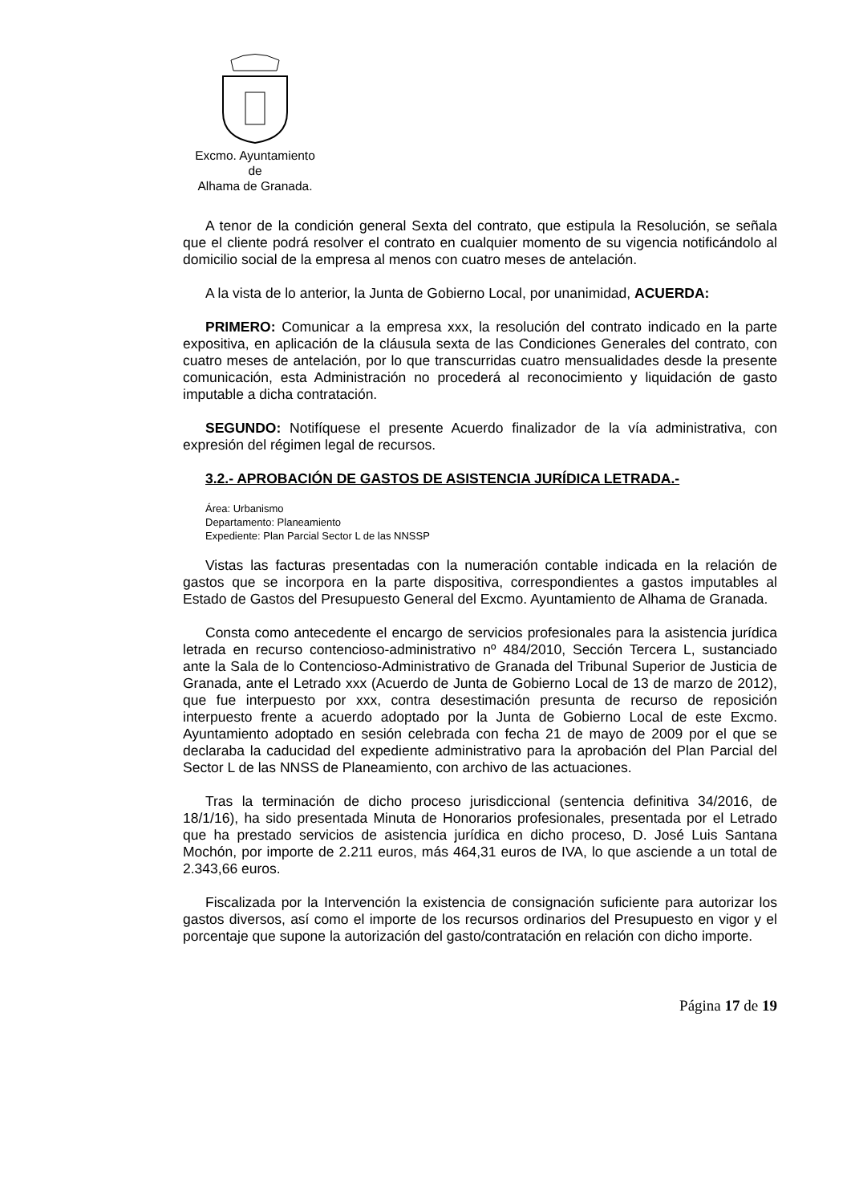Excmo. Ayuntamiento
de
Alhama de Granada.
A tenor de la condición general Sexta del contrato, que estipula la Resolución, se señala que el cliente podrá resolver el contrato en cualquier momento de su vigencia notificándolo al domicilio social de la empresa al menos con cuatro meses de antelación.
A la vista de lo anterior, la Junta de Gobierno Local, por unanimidad, ACUERDA:
PRIMERO: Comunicar a la empresa xxx, la resolución del contrato indicado en la parte expositiva, en aplicación de la cláusula sexta de las Condiciones Generales del contrato, con cuatro meses de antelación, por lo que transcurridas cuatro mensualidades desde la presente comunicación, esta Administración no procederá al reconocimiento y liquidación de gasto imputable a dicha contratación.
SEGUNDO: Notifíquese el presente Acuerdo finalizador de la vía administrativa, con expresión del régimen legal de recursos.
3.2.- APROBACIÓN DE GASTOS DE ASISTENCIA JURÍDICA LETRADA.-
Área: Urbanismo
Departamento: Planeamiento
Expediente: Plan Parcial Sector L de las NNSSP
Vistas las facturas presentadas con la numeración contable indicada en la relación de gastos que se incorpora en la parte dispositiva, correspondientes a gastos imputables al Estado de Gastos del Presupuesto General del Excmo. Ayuntamiento de Alhama de Granada.
Consta como antecedente el encargo de servicios profesionales para la asistencia jurídica letrada en recurso contencioso-administrativo nº 484/2010, Sección Tercera L, sustanciado ante la Sala de lo Contencioso-Administrativo de Granada del Tribunal Superior de Justicia de Granada, ante el Letrado xxx (Acuerdo de Junta de Gobierno Local de 13 de marzo de 2012), que fue interpuesto por xxx, contra desestimación presunta de recurso de reposición interpuesto frente a acuerdo adoptado por la Junta de Gobierno Local de este Excmo. Ayuntamiento adoptado en sesión celebrada con fecha 21 de mayo de 2009 por el que se declaraba la caducidad del expediente administrativo para la aprobación del Plan Parcial del Sector L de las NNSS de Planeamiento, con archivo de las actuaciones.
Tras la terminación de dicho proceso jurisdiccional (sentencia definitiva 34/2016, de 18/1/16), ha sido presentada Minuta de Honorarios profesionales, presentada por el Letrado que ha prestado servicios de asistencia jurídica en dicho proceso, D. José Luis Santana Mochón, por importe de 2.211 euros, más 464,31 euros de IVA, lo que asciende a un total de 2.343,66 euros.
Fiscalizada por la Intervención la existencia de consignación suficiente para autorizar los gastos diversos, así como el importe de los recursos ordinarios del Presupuesto en vigor y el porcentaje que supone la autorización del gasto/contratación en relación con dicho importe.
Página 17 de 19